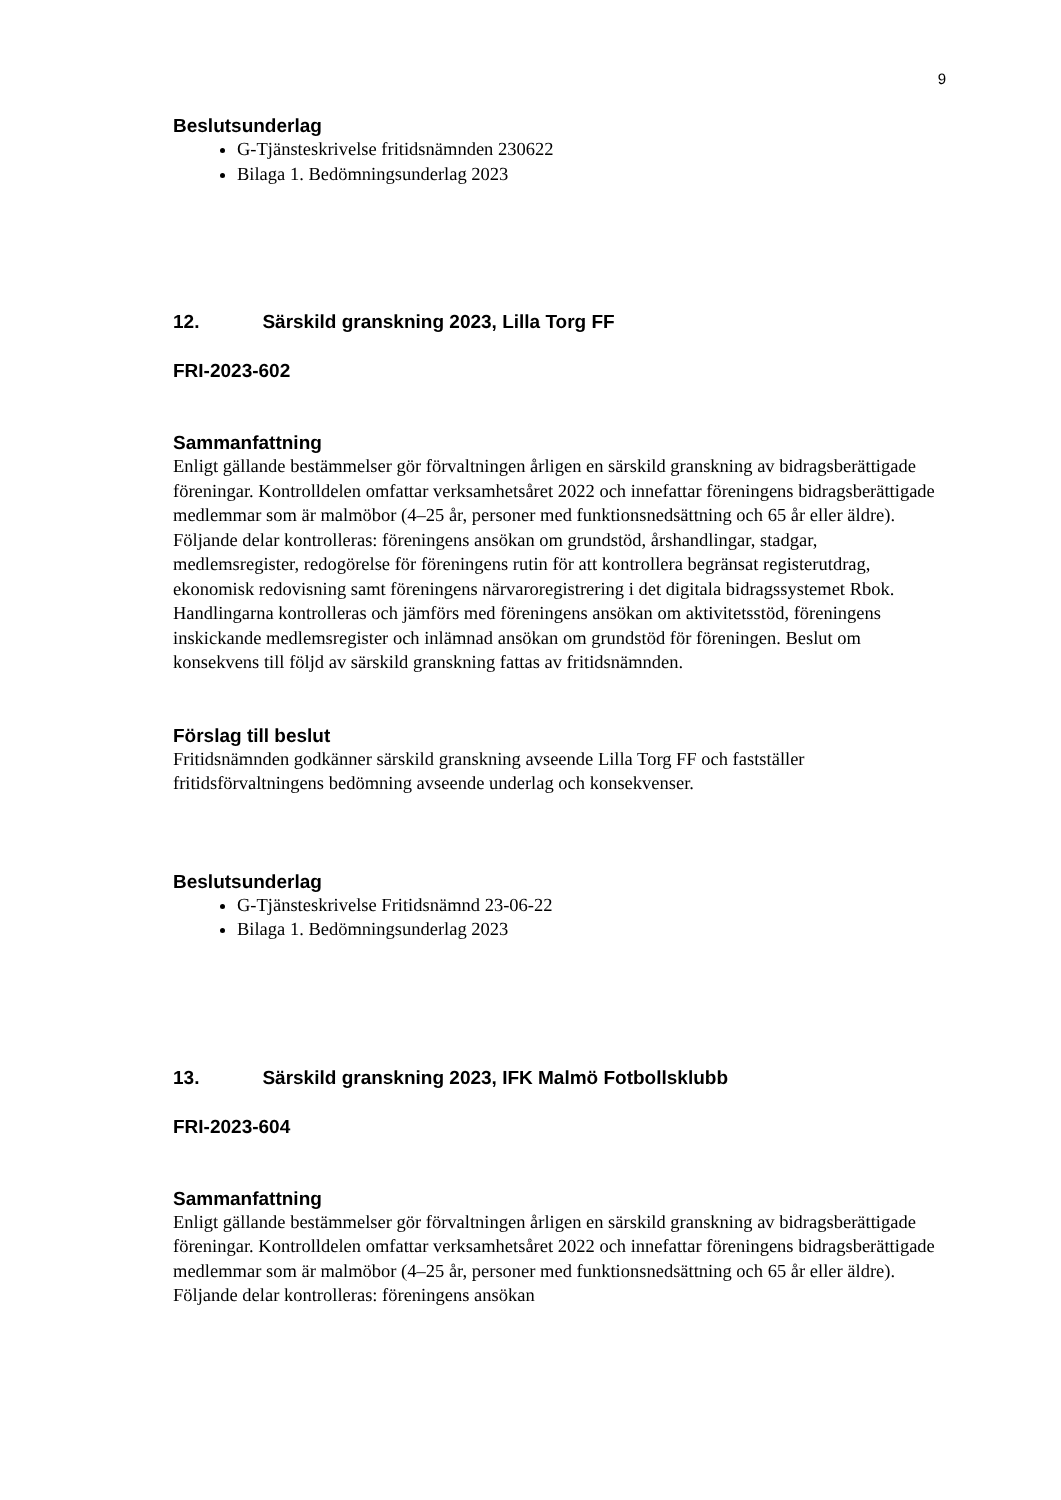9
Beslutsunderlag
G-Tjänsteskrivelse fritidsnämnden 230622
Bilaga 1. Bedömningsunderlag 2023
12. Särskild granskning 2023, Lilla Torg FF
FRI-2023-602
Sammanfattning
Enligt gällande bestämmelser gör förvaltningen årligen en särskild granskning av bidragsberättigade föreningar. Kontrolldelen omfattar verksamhetsåret 2022 och innefattar föreningens bidragsberättigade medlemmar som är malmöbor (4–25 år, personer med funktionsnedsättning och 65 år eller äldre). Följande delar kontrolleras: föreningens ansökan om grundstöd, årshandlingar, stadgar, medlemsregister, redogörelse för föreningens rutin för att kontrollera begränsat registerutdrag, ekonomisk redovisning samt föreningens närvaroregistrering i det digitala bidragssystemet Rbok. Handlingarna kontrolleras och jämförs med föreningens ansökan om aktivitetsstöd, föreningens inskickande medlemsregister och inlämnad ansökan om grundstöd för föreningen. Beslut om konsekvens till följd av särskild granskning fattas av fritidsnämnden.
Förslag till beslut
Fritidsnämnden godkänner särskild granskning avseende Lilla Torg FF och fastställer fritidsförvaltningens bedömning avseende underlag och konsekvenser.
Beslutsunderlag
G-Tjänsteskrivelse Fritidsnämnd 23-06-22
Bilaga 1. Bedömningsunderlag 2023
13. Särskild granskning 2023, IFK Malmö Fotbollsklubb
FRI-2023-604
Sammanfattning
Enligt gällande bestämmelser gör förvaltningen årligen en särskild granskning av bidragsberättigade föreningar. Kontrolldelen omfattar verksamhetsåret 2022 och innefattar föreningens bidragsberättigade medlemmar som är malmöbor (4–25 år, personer med funktionsnedsättning och 65 år eller äldre). Följande delar kontrolleras: föreningens ansökan